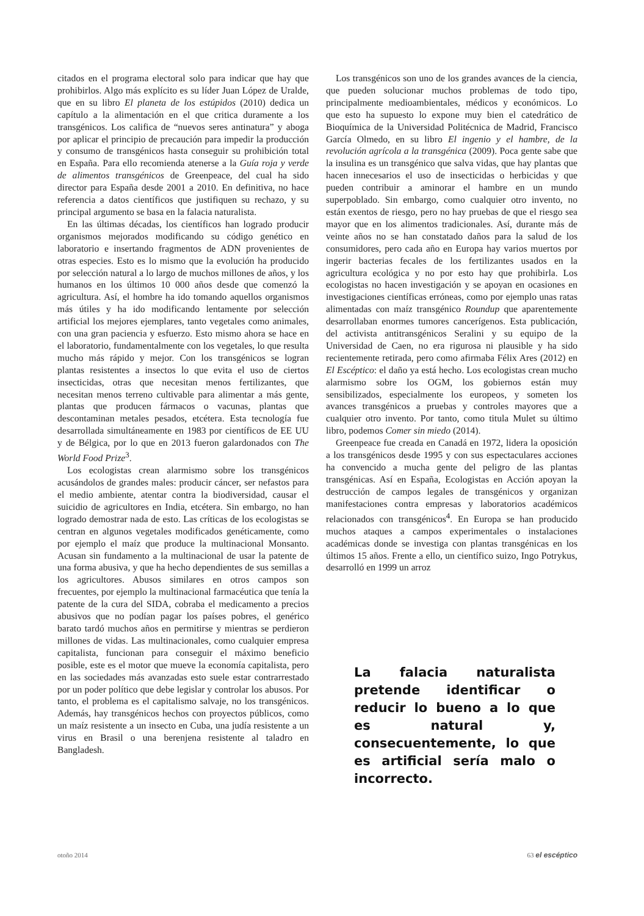citados en el programa electoral solo para indicar que hay que prohibirlos. Algo más explícito es su líder Juan López de Uralde, que en su libro El planeta de los estúpidos (2010) dedica un capítulo a la alimentación en el que critica duramente a los transgénicos. Los califica de “nuevos seres antinatura” y aboga por aplicar el principio de precaución para impedir la producción y consumo de transgénicos hasta conseguir su prohibición total en España. Para ello recomienda atenerse a la Guía roja y verde de alimentos transgénicos de Greenpeace, del cual ha sido director para España desde 2001 a 2010. En definitiva, no hace referencia a datos científicos que justifiquen su rechazo, y su principal argumento se basa en la falacia naturalista.
En las últimas décadas, los científicos han logrado producir organismos mejorados modificando su código genético en laboratorio e insertando fragmentos de ADN provenientes de otras especies. Esto es lo mismo que la evolución ha producido por selección natural a lo largo de muchos millones de años, y los humanos en los últimos 10 000 años desde que comenzó la agricultura. Así, el hombre ha ido tomando aquellos organismos más útiles y ha ido modificando lentamente por selección artificial los mejores ejemplares, tanto vegetales como animales, con una gran paciencia y esfuerzo. Esto mismo ahora se hace en el laboratorio, fundamentalmente con los vegetales, lo que resulta mucho más rápido y mejor. Con los transgénicos se logran plantas resistentes a insectos lo que evita el uso de ciertos insecticidas, otras que necesitan menos fertilizantes, que necesitan menos terreno cultivable para alimentar a más gente, plantas que producen fármacos o vacunas, plantas que descontaminan metales pesados, etcétera. Esta tecnología fue desarrollada simultáneamente en 1983 por científicos de EE UU y de Bélgica, por lo que en 2013 fueron galardonados con The World Food Prize<sup>3</sup>.
Los ecologistas crean alarmismo sobre los transgénicos acusándolos de grandes males: producir cáncer, ser nefastos para el medio ambiente, atentar contra la biodiversidad, causar el suicidio de agricultores en India, etcétera. Sin embargo, no han logrado demostrar nada de esto. Las críticas de los ecologistas se centran en algunos vegetales modificados genéticamente, como por ejemplo el maíz que produce la multinacional Monsanto. Acusan sin fundamento a la multinacional de usar la patente de una forma abusiva, y que ha hecho dependientes de sus semillas a los agricultores. Abusos similares en otros campos son frecuentes, por ejemplo la multinacional farmacéutica que tenía la patente de la cura del SIDA, cobraba el medicamento a precios abusivos que no podían pagar los países pobres, el genérico barato tardó muchos años en permitirse y mientras se perdieron millones de vidas. Las multinacionales, como cualquier empresa capitalista, funcionan para conseguir el máximo beneficio posible, este es el motor que mueve la economía capitalista, pero en las sociedades más avanzadas esto suele estar contrarrestado por un poder político que debe legislar y controlar los abusos. Por tanto, el problema es el capitalismo salvaje, no los transgénicos. Además, hay transgénicos hechos con proyectos públicos, como un maíz resistente a un insecto en Cuba, una judía resistente a un virus en Brasil o una berenjena resistente al taladro en Bangladesh.
Los transgénicos son uno de los grandes avances de la ciencia, que pueden solucionar muchos problemas de todo tipo, principalmente medioambientales, médicos y económicos. Lo que esto ha supuesto lo expone muy bien el catedrático de Bioquímica de la Universidad Politécnica de Madrid, Francisco García Olmedo, en su libro El ingenio y el hambre, de la revolución agrícola a la transgénica (2009). Poca gente sabe que la insulina es un transgénico que salva vidas, que hay plantas que hacen innecesarios el uso de insecticidas o herbicidas y que pueden contribuir a aminorar el hambre en un mundo superpoblado. Sin embargo, como cualquier otro invento, no están exentos de riesgo, pero no hay pruebas de que el riesgo sea mayor que en los alimentos tradicionales. Así, durante más de veinte años no se han constatado daños para la salud de los consumidores, pero cada año en Europa hay varios muertos por ingerir bacterias fecales de los fertilizantes usados en la agricultura ecológica y no por esto hay que prohibirla. Los ecologistas no hacen investigación y se apoyan en ocasiones en investigaciones científicas erróneas, como por ejemplo unas ratas alimentadas con maíz transgénico Roundup que aparentemente desarrollaban enormes tumores cancerígenos. Esta publicación, del activista antitransgénicos Seralini y su equipo de la Universidad de Caen, no era rigurosa ni plausible y ha sido recientemente retirada, pero como afirmaba Félix Ares (2012) en El Escéptico: el daño ya está hecho. Los ecologistas crean mucho alarmismo sobre los OGM, los gobiernos están muy sensibilizados, especialmente los europeos, y someten los avances transgénicos a pruebas y controles mayores que a cualquier otro invento. Por tanto, como titula Mulet su último libro, podemos Comer sin miedo (2014).
Greenpeace fue creada en Canadá en 1972, lidera la oposición a los transgénicos desde 1995 y con sus espectaculares acciones ha convencido a mucha gente del peligro de las plantas transgénicas. Así en España, Ecologistas en Acción apoyan la destrucción de campos legales de transgénicos y organizan manifestaciones contra empresas y laboratorios académicos relacionados con transgénicos<sup>4</sup>. En Europa se han producido muchos ataques a campos experimentales o instalaciones académicas donde se investiga con plantas transgénicas en los últimos 15 años. Frente a ello, un científico suizo, Ingo Potrykus, desarrolló en 1999 un arroz
La falacia naturalista pretende identificar o reducir lo bueno a lo que es natural y, consecuentemente, lo que es artificial sería malo o incorrecto.
otoño 2014 63 el escéptico